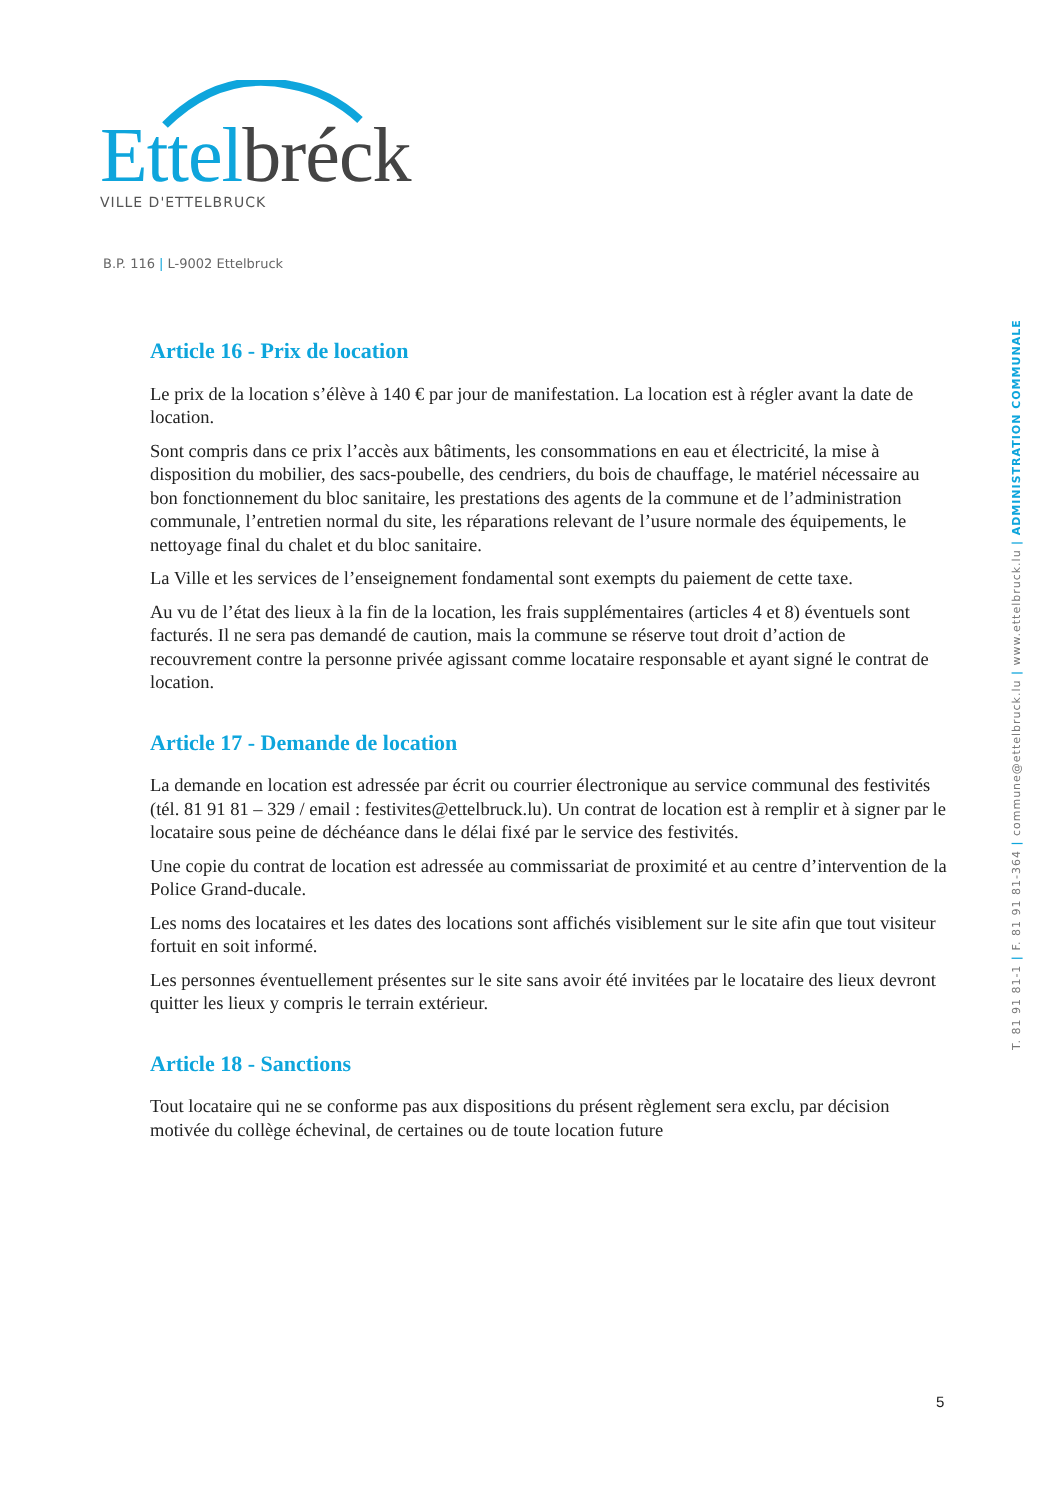Ettel bréck
VILLE D'ETTELBRUCK
B.P. 116 | L-9002 Ettelbruck
T. 81 91 81-1 | F. 81 91 81-364 | commune@ettelbruck.lu | www.ettelbruck.lu | ADMINISTRATION COMMUNALE
Article 16 - Prix de location
Le prix de la location s’élève à 140 € par jour de manifestation. La location est à régler avant la date de location.
Sont compris dans ce prix l’accès aux bâtiments, les consommations en eau et électricité, la mise à disposition du mobilier, des sacs-poubelle, des cendriers, du bois de chauffage, le matériel nécessaire au bon fonctionnement du bloc sanitaire, les prestations des agents de la commune et de l’administration communale, l’entretien normal du site, les réparations relevant de l’usure normale des équipements, le nettoyage final du chalet et du bloc sanitaire.
La Ville et les services de l’enseignement fondamental sont exempts du paiement de cette taxe.
Au vu de l’état des lieux à la fin de la location, les frais supplémentaires (articles 4 et 8) éventuels sont facturés. Il ne sera pas demandé de caution, mais la commune se réserve tout droit d’action de recouvrement contre la personne privée agissant comme locataire responsable et ayant signé le contrat de location.
Article 17 - Demande de location
La demande en location est adressée par écrit ou courrier électronique au service communal des festivités (tél. 81 91 81 – 329 / email : festivites@ettelbruck.lu). Un contrat de location est à remplir et à signer par le locataire sous peine de déchéance dans le délai fixé par le service des festivités.
Une copie du contrat de location est adressée au commissariat de proximité et au centre d’intervention de la Police Grand-ducale.
Les noms des locataires et les dates des locations sont affichés visiblement sur le site afin que tout visiteur fortuit en soit informé.
Les personnes éventuellement présentes sur le site sans avoir été invitées par le locataire des lieux devront quitter les lieux y compris le terrain extérieur.
Article 18 - Sanctions
Tout locataire qui ne se conforme pas aux dispositions du présent règlement sera exclu, par décision motivée du collège échevinal, de certaines ou de toute location future
5